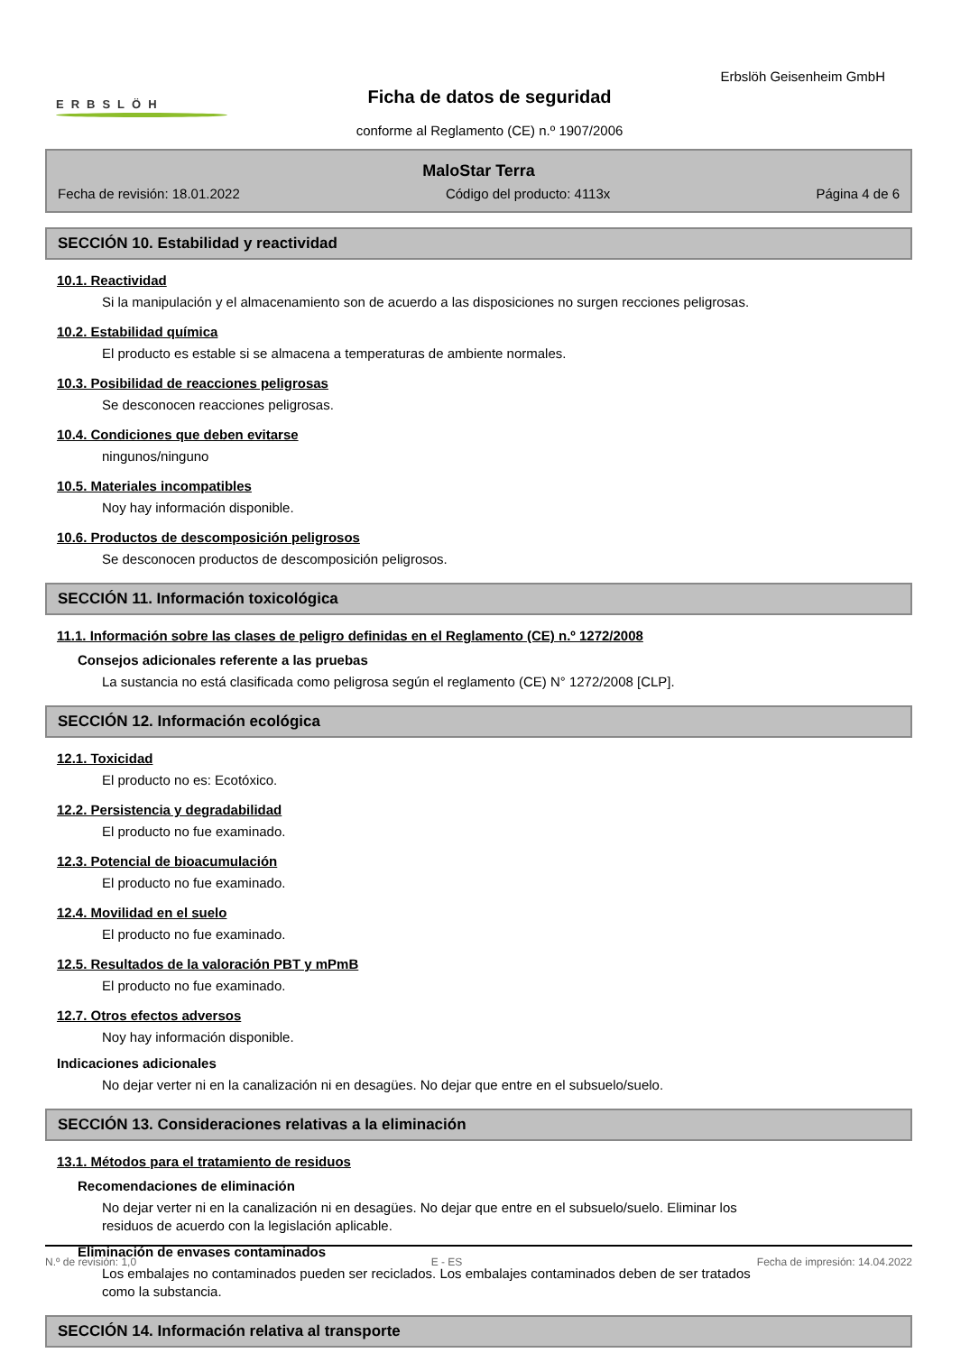Erbslöh Geisenheim GmbH
ERBSLÖH
Ficha de datos de seguridad
conforme al Reglamento (CE) n.º 1907/2006
MaloStar Terra
Fecha de revisión: 18.01.2022 Código del producto: 4113x Página 4 de 6
SECCIÓN 10. Estabilidad y reactividad
10.1. Reactividad
Si la manipulación y el almacenamiento son de acuerdo a las disposiciones no surgen recciones peligrosas.
10.2. Estabilidad química
El producto es estable si se almacena a temperaturas de ambiente normales.
10.3. Posibilidad de reacciones peligrosas
Se desconocen reacciones peligrosas.
10.4. Condiciones que deben evitarse
ningunos/ninguno
10.5. Materiales incompatibles
Noy hay información disponible.
10.6. Productos de descomposición peligrosos
Se desconocen productos de descomposición peligrosos.
SECCIÓN 11. Información toxicológica
11.1. Información sobre las clases de peligro definidas en el Reglamento (CE) n.º 1272/2008
Consejos adicionales referente a las pruebas
La sustancia no está clasificada como peligrosa según el reglamento (CE) N° 1272/2008 [CLP].
SECCIÓN 12. Información ecológica
12.1. Toxicidad
El producto no es: Ecotóxico.
12.2. Persistencia y degradabilidad
El producto no fue examinado.
12.3. Potencial de bioacumulación
El producto no fue examinado.
12.4. Movilidad en el suelo
El producto no fue examinado.
12.5. Resultados de la valoración PBT y mPmB
El producto no fue examinado.
12.7. Otros efectos adversos
Noy hay información disponible.
Indicaciones adicionales
No dejar verter ni en la canalización ni en desagües. No dejar que entre en el subsuelo/suelo.
SECCIÓN 13. Consideraciones relativas a la eliminación
13.1. Métodos para el tratamiento de residuos
Recomendaciones de eliminación
No dejar verter ni en la canalización ni en desagües. No dejar que entre en el subsuelo/suelo. Eliminar los
residuos de acuerdo con la legislación aplicable.
Eliminación de envases contaminados
Los embalajes no contaminados pueden ser reciclados. Los embalajes contaminados deben de ser tratados
como la substancia.
SECCIÓN 14. Información relativa al transporte
N.º de revisión: 1,0 E - ES Fecha de impresión: 14.04.2022